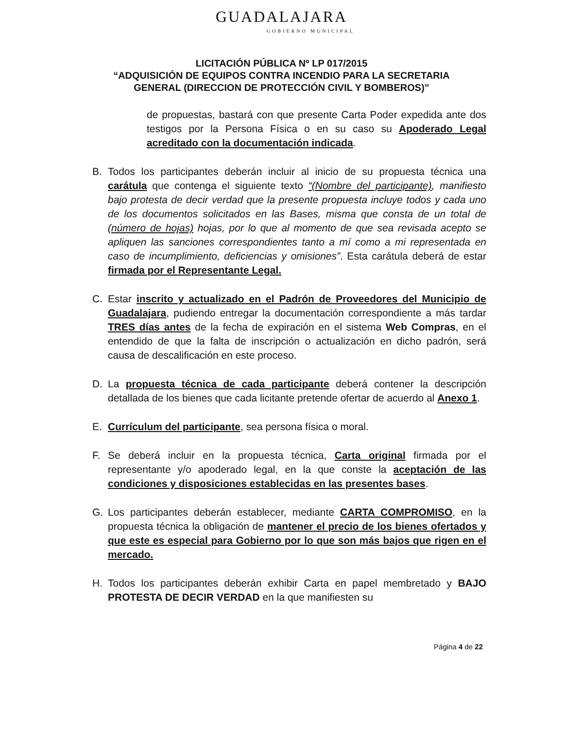GUADALAJARA
GOBIERNO MUNICIPAL
LICITACIÓN PÚBLICA Nº LP 017/2015
“ADQUISICIÓN DE EQUIPOS CONTRA INCENDIO PARA LA SECRETARIA
GENERAL (DIRECCION DE PROTECCIÓN CIVIL Y BOMBEROS)”
de propuestas, bastará con que presente Carta Poder expedida ante dos testigos por la Persona Física o en su caso su Apoderado Legal acreditado con la documentación indicada.
B. Todos los participantes deberán incluir al inicio de su propuesta técnica una carátula que contenga el siguiente texto “(Nombre del participante), manifiesto bajo protesta de decir verdad que la presente propuesta incluye todos y cada uno de los documentos solicitados en las Bases, misma que consta de un total de (número de hojas) hojas, por lo que al momento de que sea revisada acepto se apliquen las sanciones correspondientes tanto a mí como a mi representada en caso de incumplimiento, deficiencias y omisiones”. Esta carátula deberá de estar firmada por el Representante Legal.
C. Estar inscrito y actualizado en el Padrón de Proveedores del Municipio de Guadalajara, pudiendo entregar la documentación correspondiente a más tardar TRES días antes de la fecha de expiración en el sistema Web Compras, en el entendido de que la falta de inscripción o actualización en dicho padrón, será causa de descalificación en este proceso.
D. La propuesta técnica de cada participante deberá contener la descripción detallada de los bienes que cada licitante pretende ofertar de acuerdo al Anexo 1.
E. Currículum del participante, sea persona física o moral.
F. Se deberá incluir en la propuesta técnica, Carta original firmada por el representante y/o apoderado legal, en la que conste la aceptación de las condiciones y disposiciones establecidas en las presentes bases.
G. Los participantes deberán establecer, mediante CARTA COMPROMISO, en la propuesta técnica la obligación de mantener el precio de los bienes ofertados y que este es especial para Gobierno por lo que son más bajos que rigen en el mercado.
H. Todos los participantes deberán exhibir Carta en papel membretado y BAJO PROTESTA DE DECIR VERDAD en la que manifiesten su
Página 4 de 22